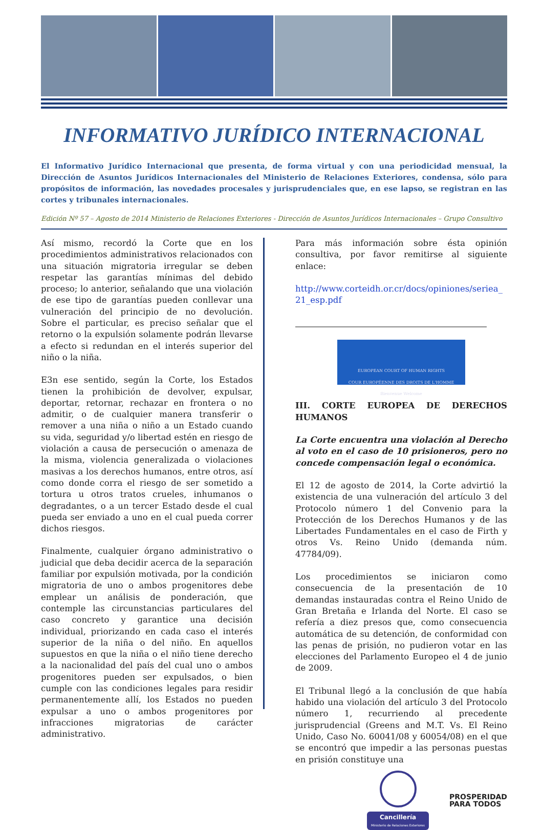INFORMATIVO JURÍDICO INTERNACIONAL
El Informativo Jurídico Internacional que presenta, de forma virtual y con una periodicidad mensual, la Dirección de Asuntos Jurídicos Internacionales del Ministerio de Relaciones Exteriores, condensa, sólo para propósitos de información, las novedades procesales y jurisprudenciales que, en ese lapso, se registran en las cortes y tribunales internacionales.
Edición Nº 57 – Agosto de 2014 Ministerio de Relaciones Exteriores - Dirección de Asuntos Jurídicos Internacionales – Grupo Consultivo
Así mismo, recordó la Corte que en los procedimientos administrativos relacionados con una situación migratoria irregular se deben respetar las garantías mínimas del debido proceso; lo anterior, señalando que una violación de ese tipo de garantías pueden conllevar una vulneración del principio de no devolución. Sobre el particular, es preciso señalar que el retorno o la expulsión solamente podrán llevarse a efecto si redundan en el interés superior del niño o la niña.
E3n ese sentido, según la Corte, los Estados tienen la prohibición de devolver, expulsar, deportar, retornar, rechazar en frontera o no admitir, o de cualquier manera transferir o remover a una niña o niño a un Estado cuando su vida, seguridad y/o libertad estén en riesgo de violación a causa de persecución o amenaza de la misma, violencia generalizada o violaciones masivas a los derechos humanos, entre otros, así como donde corra el riesgo de ser sometido a tortura u otros tratos crueles, inhumanos o degradantes, o a un tercer Estado desde el cual pueda ser enviado a uno en el cual pueda correr dichos riesgos.
Finalmente, cualquier órgano administrativo o judicial que deba decidir acerca de la separación familiar por expulsión motivada, por la condición migratoria de uno o ambos progenitores debe emplear un análisis de ponderación, que contemple las circunstancias particulares del caso concreto y garantice una decisión individual, priorizando en cada caso el interés superior de la niña o del niño. En aquellos supuestos en que la niña o el niño tiene derecho a la nacionalidad del país del cual uno o ambos progenitores pueden ser expulsados, o bien cumple con las condiciones legales para residir permanentemente allí, los Estados no pueden expulsar a uno o ambos progenitores por infracciones migratorias de carácter administrativo.
Para más información sobre ésta opinión consultiva, por favor remitirse al siguiente enlace:
http://www.corteidh.or.cr/docs/opiniones/seriea_ 21_esp.pdf
EUROPEAN COURT OF HUMAN RIGHTS
COUR EUROPÉENNE DES DROITS DE L'HOMME
Bienvenue Welcome
III. CORTE EUROPEA DE DERECHOS HUMANOS
La Corte encuentra una violación al Derecho al voto en el caso de 10 prisioneros, pero no concede compensación legal o económica.
El 12 de agosto de 2014, la Corte advirtió la existencia de una vulneración del artículo 3 del Protocolo número 1 del Convenio para la Protección de los Derechos Humanos y de las Libertades Fundamentales en el caso de Firth y otros Vs. Reino Unido (demanda núm. 47784/09).
Los procedimientos se iniciaron como consecuencia de la presentación de 10 demandas instauradas contra el Reino Unido de Gran Bretaña e Irlanda del Norte. El caso se refería a diez presos que, como consecuencia automática de su detención, de conformidad con las penas de prisión, no pudieron votar en las elecciones del Parlamento Europeo el 4 de junio de 2009.
El Tribunal llegó a la conclusión de que había habido una violación del artículo 3 del Protocolo número 1, recurriendo al precedente jurisprudencial (Greens and M.T. Vs. El Reino Unido, Caso No. 60041/08 y 60054/08) en el que se encontró que impedir a las personas puestas en prisión constituye una
Cancillería
Ministerio de Relaciones Exteriores
PROSPERIDAD
PARA TODOS